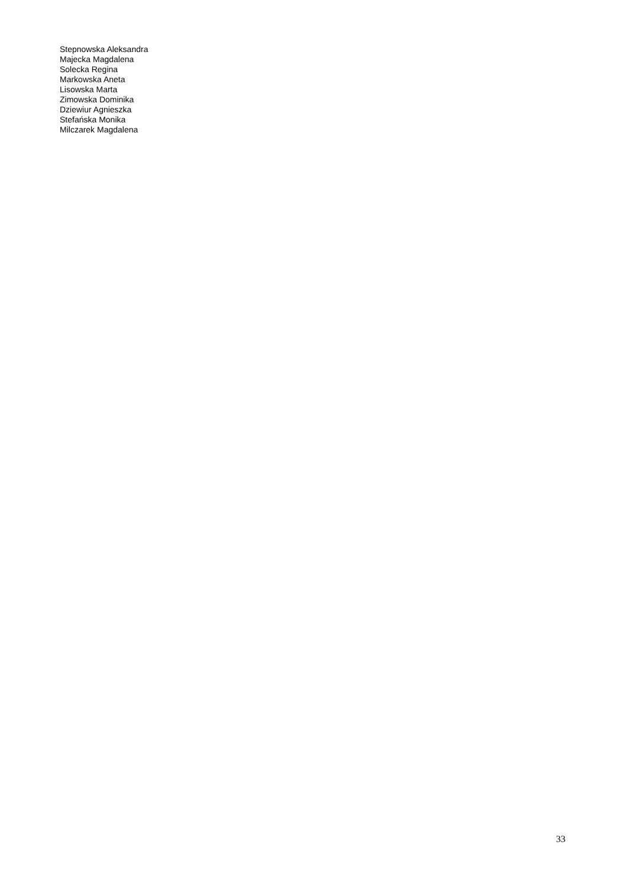Stepnowska Aleksandra
Majecka Magdalena
Solecka Regina
Markowska Aneta
Lisowska Marta
Zimowska Dominika
Dziewiur Agnieszka
Stefańska Monika
Milczarek Magdalena
33